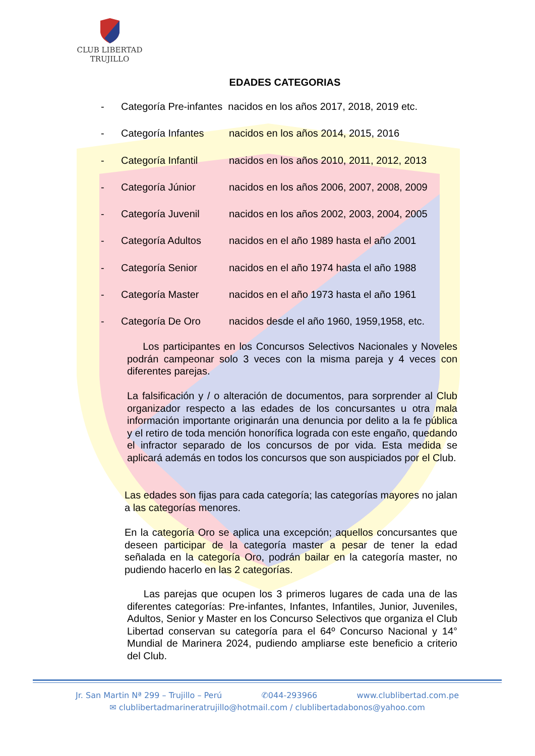CLUB LIBERTAD
TRUJILLO
EDADES CATEGORIAS
- Categoría Pre-infantes nacidos en los años 2017, 2018, 2019 etc.
- Categoría Infantes nacidos en los años 2014, 2015, 2016
- Categoría Infantil nacidos en los años 2010, 2011, 2012, 2013
- Categoría Júnior nacidos en los años 2006, 2007, 2008, 2009
- Categoría Juvenil nacidos en los años 2002, 2003, 2004, 2005
- Categoría Adultos nacidos en el año 1989 hasta el año 2001
- Categoría Senior nacidos en el año 1974 hasta el año 1988
- Categoría Master nacidos en el año 1973 hasta el año 1961
- Categoría De Oro nacidos desde el año 1960, 1959,1958, etc.
Los participantes en los Concursos Selectivos Nacionales y Noveles podrán campeonar solo 3 veces con la misma pareja y 4 veces con diferentes parejas.
La falsificación y / o alteración de documentos, para sorprender al Club organizador respecto a las edades de los concursantes u otra mala información importante originarán una denuncia por delito a la fe pública y el retiro de toda mención honorífica lograda con este engaño, quedando el infractor separado de los concursos de por vida. Esta medida se aplicará además en todos los concursos que son auspiciados por el Club.
Las edades son fijas para cada categoría; las categorías mayores no jalan a las categorías menores.
En la categoría Oro se aplica una excepción; aquellos concursantes que deseen participar de la categoría master a pesar de tener la edad señalada en la categoría Oro, podrán bailar en la categoría master, no pudiendo hacerlo en las 2 categorías.
Las parejas que ocupen los 3 primeros lugares de cada una de las diferentes categorías: Pre-infantes, Infantes, Infantiles, Junior, Juveniles, Adultos, Senior y Master en los Concurso Selectivos que organiza el Club Libertad conservan su categoría para el 64º Concurso Nacional y 14° Mundial de Marinera 2024, pudiendo ampliarse este beneficio a criterio del Club.
Jr. San Martin Nª 299 – Trujillo – Perú ✆044-293966 www.clublibertad.com.pe
✉ clublibertadmarineratrujillo@hotmail.com / clublibertadabonos@yahoo.com